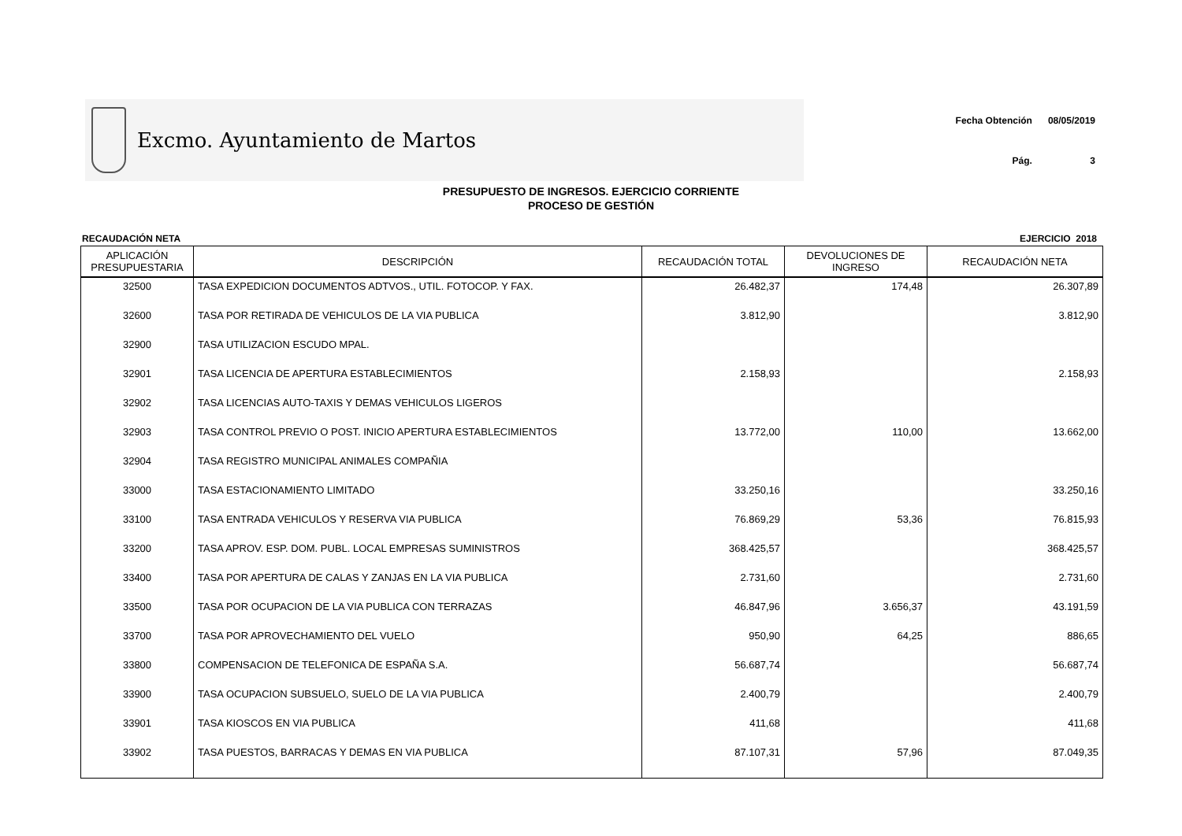Excmo. Ayuntamiento de Martos
| Fecha Obtención | 08/05/2019 |
| Pág. | 3 |
PRESUPUESTO DE INGRESOS. EJERCICIO CORRIENTE
PROCESO DE GESTIÓN
RECAUDACIÓN NETA EJERCICIO 2018
| APLICACIÓN PRESUPUESTARIA | DESCRIPCIÓN | RECAUDACIÓN TOTAL | DEVOLUCIONES DE INGRESO | RECAUDACIÓN NETA |
| --- | --- | --- | --- | --- |
| 32500 | TASA EXPEDICION DOCUMENTOS ADTVOS., UTIL. FOTOCOP. Y FAX. | 26.482,37 | 174,48 | 26.307,89 |
| 32600 | TASA POR RETIRADA DE VEHICULOS DE LA VIA PUBLICA | 3.812,90 | | 3.812,90 |
| 32900 | TASA UTILIZACION ESCUDO MPAL. | | | |
| 32901 | TASA LICENCIA DE APERTURA ESTABLECIMIENTOS | 2.158,93 | | 2.158,93 |
| 32902 | TASA LICENCIAS AUTO-TAXIS Y DEMAS VEHICULOS LIGEROS | | | |
| 32903 | TASA CONTROL PREVIO O POST. INICIO APERTURA ESTABLECIMIENTOS | 13.772,00 | 110,00 | 13.662,00 |
| 32904 | TASA REGISTRO MUNICIPAL ANIMALES COMPAÑIA | | | |
| 33000 | TASA ESTACIONAMIENTO LIMITADO | 33.250,16 | | 33.250,16 |
| 33100 | TASA ENTRADA VEHICULOS Y RESERVA VIA PUBLICA | 76.869,29 | 53,36 | 76.815,93 |
| 33200 | TASA APROV. ESP. DOM. PUBL. LOCAL EMPRESAS SUMINISTROS | 368.425,57 | | 368.425,57 |
| 33400 | TASA POR APERTURA DE CALAS Y ZANJAS EN LA VIA PUBLICA | 2.731,60 | | 2.731,60 |
| 33500 | TASA POR OCUPACION DE LA VIA PUBLICA CON TERRAZAS | 46.847,96 | 3.656,37 | 43.191,59 |
| 33700 | TASA POR APROVECHAMIENTO DEL VUELO | 950,90 | 64,25 | 886,65 |
| 33800 | COMPENSACION DE TELEFONICA DE ESPAÑA S.A. | 56.687,74 | | 56.687,74 |
| 33900 | TASA OCUPACION SUBSUELO, SUELO DE LA VIA PUBLICA | 2.400,79 | | 2.400,79 |
| 33901 | TASA KIOSCOS EN VIA PUBLICA | 411,68 | | 411,68 |
| 33902 | TASA PUESTOS, BARRACAS Y DEMAS EN VIA PUBLICA | 87.107,31 | 57,96 | 87.049,35 |